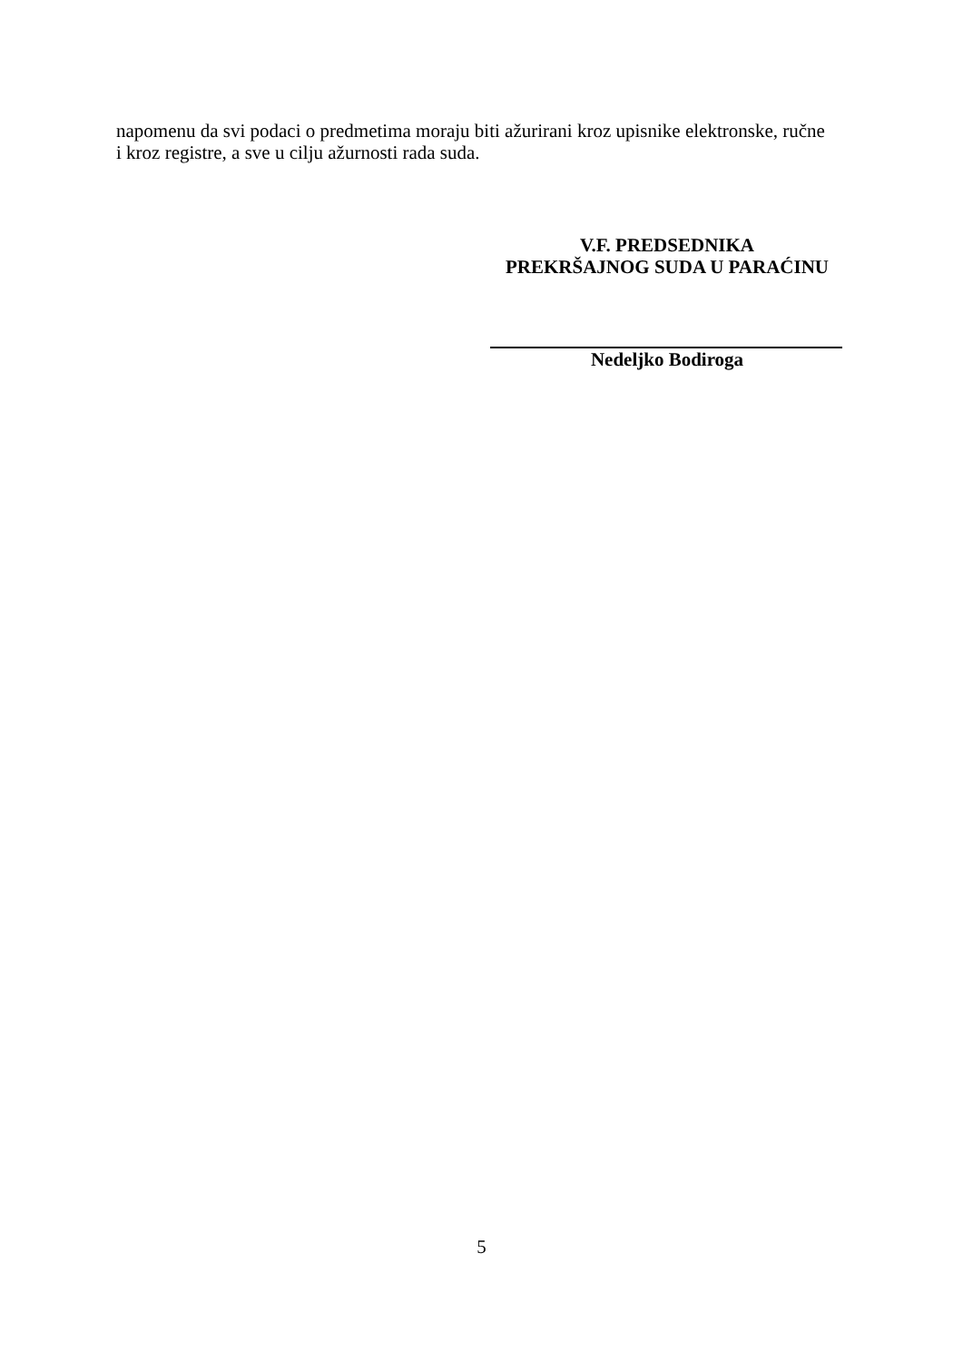napomenu da svi podaci o predmetima moraju biti ažurirani kroz upisnike elektronske, ručne
i kroz registre, a sve u cilju ažurnosti rada suda.
V.F. PREDSEDNIKA
PREKRŠAJNOG SUDA U PARAĆINU
Nedeljko Bodiroga
5